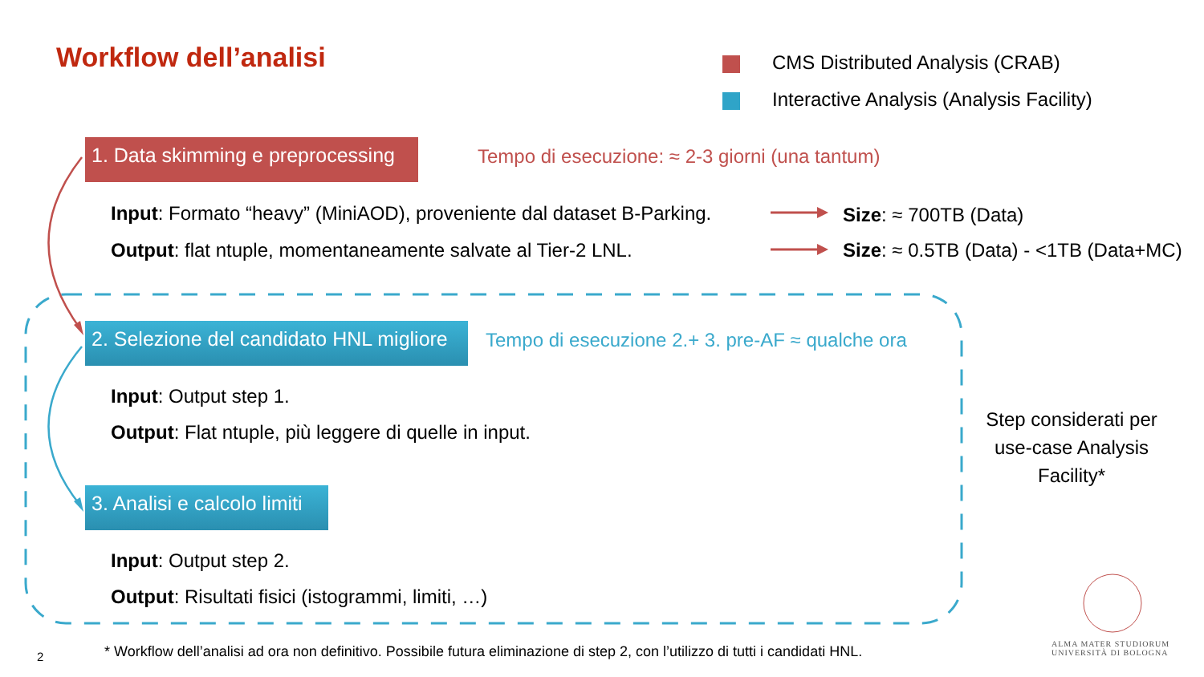Workflow dell’analisi
CMS Distributed Analysis (CRAB)
Interactive Analysis (Analysis Facility)
1. Data skimming e preprocessing
Tempo di esecuzione: ≈ 2-3 giorni (una tantum)
Input: Formato “heavy” (MiniAOD), proveniente dal dataset B-Parking.
Size: ≈ 700TB (Data)
Output: flat ntuple, momentaneamente salvate al Tier-2 LNL.
Size: ≈ 0.5TB (Data) - <1TB (Data+MC)
2. Selezione del candidato HNL migliore
Tempo di esecuzione 2.+ 3. pre-AF ≈ qualche ora
Input: Output step 1.
Output: Flat ntuple, più leggere di quelle in input.
3. Analisi e calcolo limiti
Input: Output step 2.
Output: Risultati fisici (istogrammi, limiti, …)
Step considerati per use-case Analysis Facility*
2
* Workflow dell’analisi ad ora non definitivo. Possibile futura eliminazione di step 2, con l’utilizzo di tutti i candidati HNL.
ALMA MATER STUDIORUM
UNIVERSITÀ DI BOLOGNA